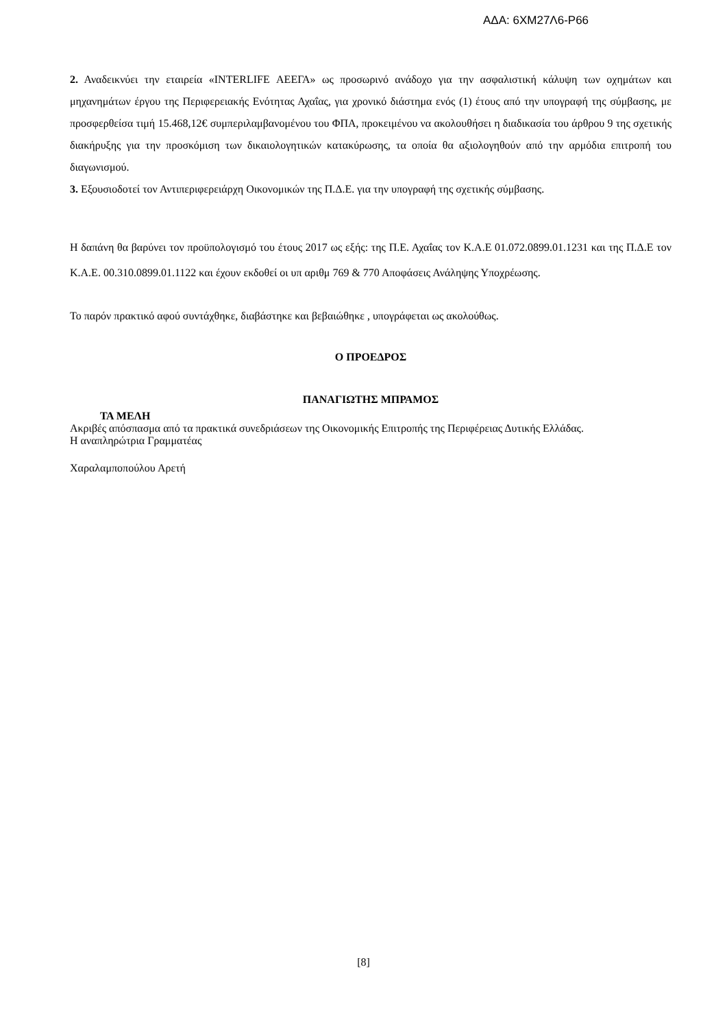ΑΔΑ: 6ΧΜ27Λ6-Ρ66
2. Αναδεικνύει την εταιρεία «INTERLIFE ΑΕΕΓΑ» ως προσωρινό ανάδοχο για την ασφαλιστική κάλυψη των οχημάτων και μηχανημάτων έργου της Περιφερειακής Ενότητας Αχαΐας, για χρονικό διάστημα ενός (1) έτους από την υπογραφή της σύμβασης, με προσφερθείσα τιμή 15.468,12€ συμπεριλαμβανομένου του ΦΠΑ, προκειμένου να ακολουθήσει η διαδικασία του άρθρου 9 της σχετικής διακήρυξης για την προσκόμιση των δικαιολογητικών κατακύρωσης, τα οποία θα αξιολογηθούν από την αρμόδια επιτροπή του διαγωνισμού.
3. Εξουσιοδοτεί τον Αντιπεριφερειάρχη Οικονομικών της Π.Δ.Ε. για την υπογραφή της σχετικής σύμβασης.
Η δαπάνη θα βαρύνει τον προϋπολογισμό του έτους 2017 ως εξής: της Π.Ε. Αχαΐας τον Κ.Α.Ε 01.072.0899.01.1231 και της Π.Δ.Ε τον Κ.Α.Ε. 00.310.0899.01.1122 και έχουν εκδοθεί οι υπ αριθμ 769 & 770 Αποφάσεις Ανάληψης Υποχρέωσης.
Το παρόν πρακτικό αφού συντάχθηκε, διαβάστηκε και βεβαιώθηκε , υπογράφεται ως ακολούθως.
Ο ΠΡΟΕΔΡΟΣ
ΠΑΝΑΓΙΩΤΗΣ ΜΠΡΑΜΟΣ
ΤΑ ΜΕΛΗ
Ακριβές απόσπασμα από τα πρακτικά συνεδριάσεων της Οικονομικής Επιτροπής της Περιφέρειας Δυτικής Ελλάδας.
Η αναπληρώτρια Γραμματέας
Χαραλαμποπούλου Αρετή
[8]